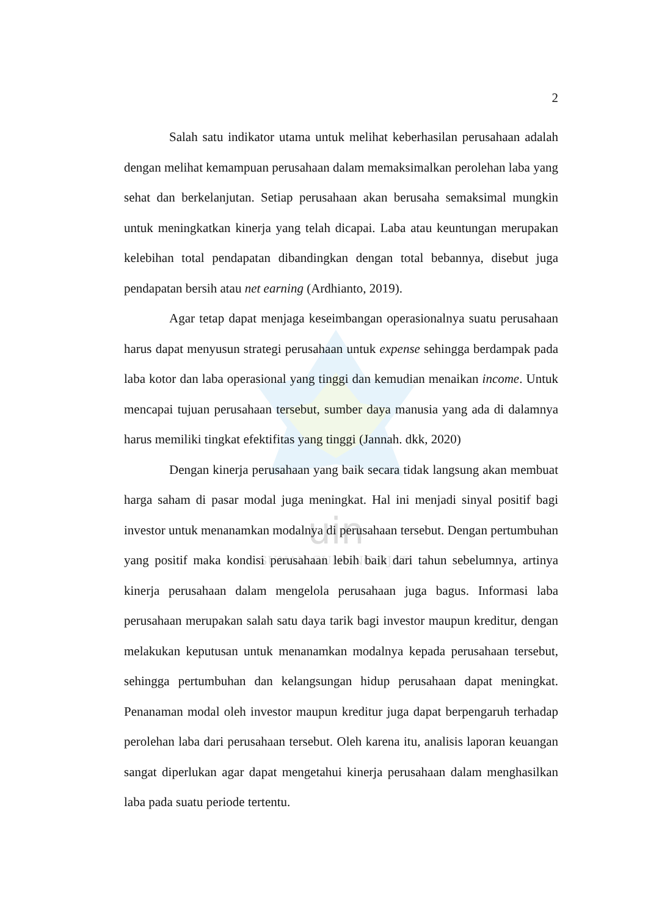uin
SUNAN GUNUNG DJATI
2
Salah satu indikator utama untuk melihat keberhasilan perusahaan adalah dengan melihat kemampuan perusahaan dalam memaksimalkan perolehan laba yang sehat dan berkelanjutan. Setiap perusahaan akan berusaha semaksimal mungkin untuk meningkatkan kinerja yang telah dicapai. Laba atau keuntungan merupakan kelebihan total pendapatan dibandingkan dengan total bebannya, disebut juga pendapatan bersih atau net earning (Ardhianto, 2019).
Agar tetap dapat menjaga keseimbangan operasionalnya suatu perusahaan harus dapat menyusun strategi perusahaan untuk expense sehingga berdampak pada laba kotor dan laba operasional yang tinggi dan kemudian menaikan income. Untuk mencapai tujuan perusahaan tersebut, sumber daya manusia yang ada di dalamnya harus memiliki tingkat efektifitas yang tinggi (Jannah. dkk, 2020)
Dengan kinerja perusahaan yang baik secara tidak langsung akan membuat harga saham di pasar modal juga meningkat. Hal ini menjadi sinyal positif bagi investor untuk menanamkan modalnya di perusahaan tersebut. Dengan pertumbuhan yang positif maka kondisi perusahaan lebih baik dari tahun sebelumnya, artinya kinerja perusahaan dalam mengelola perusahaan juga bagus. Informasi laba perusahaan merupakan salah satu daya tarik bagi investor maupun kreditur, dengan melakukan keputusan untuk menanamkan modalnya kepada perusahaan tersebut, sehingga pertumbuhan dan kelangsungan hidup perusahaan dapat meningkat. Penanaman modal oleh investor maupun kreditur juga dapat berpengaruh terhadap perolehan laba dari perusahaan tersebut. Oleh karena itu, analisis laporan keuangan sangat diperlukan agar dapat mengetahui kinerja perusahaan dalam menghasilkan laba pada suatu periode tertentu.